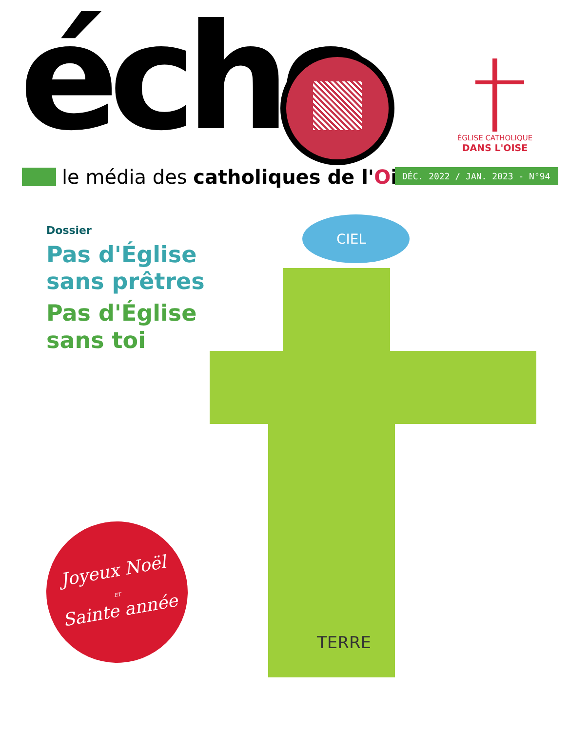écho
ÉGLISE CATHOLIQUE
DANS L'OISE
le média des catholiques de l'Oise
DÉC. 2022 / JAN. 2023 - N°94
Dossier
Pas d'Église
sans prêtres
Pas d'Église
sans toi
CIEL
TERRE
Joyeux Noël
ET
Sainte année